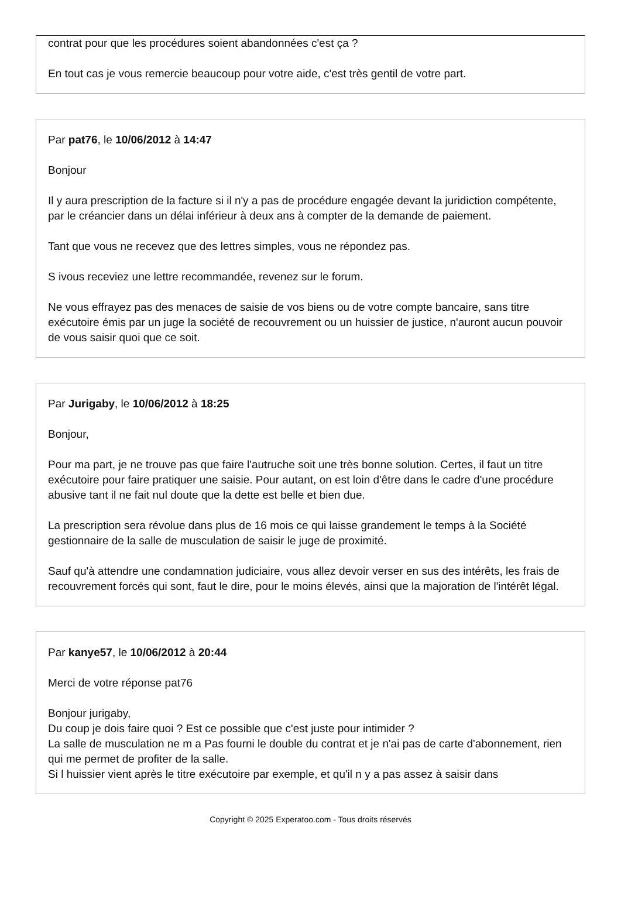contrat pour que les procédures soient abandonnées c'est ça ?
En tout cas je vous remercie beaucoup pour votre aide, c'est très gentil de votre part.
Par pat76, le 10/06/2012 à 14:47
Bonjour
Il y aura prescription de la facture si il n'y a pas de procédure engagée devant la juridiction compétente, par le créancier dans un délai inférieur à deux ans à compter de la demande de paiement.
Tant que vous ne recevez que des lettres simples, vous ne répondez pas.
S ivous receviez une lettre recommandée, revenez sur le forum.
Ne vous effrayez pas des menaces de saisie de vos biens ou de votre compte bancaire, sans titre exécutoire émis par un juge la société de recouvrement ou un huissier de justice, n'auront aucun pouvoir de vous saisir quoi que ce soit.
Par Jurigaby, le 10/06/2012 à 18:25
Bonjour,
Pour ma part, je ne trouve pas que faire l'autruche soit une très bonne solution. Certes, il faut un titre exécutoire pour faire pratiquer une saisie. Pour autant, on est loin d'être dans le cadre d'une procédure abusive tant il ne fait nul doute que la dette est belle et bien due.
La prescription sera révolue dans plus de 16 mois ce qui laisse grandement le temps à la Société gestionnaire de la salle de musculation de saisir le juge de proximité.
Sauf qu'à attendre une condamnation judiciaire, vous allez devoir verser en sus des intérêts, les frais de recouvrement forcés qui sont, faut le dire, pour le moins élevés, ainsi que la majoration de l'intérêt légal.
Par kanye57, le 10/06/2012 à 20:44
Merci de votre réponse pat76
Bonjour jurigaby,
Du coup je dois faire quoi ? Est ce possible que c'est juste pour intimider ?
La salle de musculation ne m a Pas fourni le double du contrat et je n'ai pas de carte d'abonnement, rien qui me permet de profiter de la salle.
Si l huissier vient après le titre exécutoire par exemple, et qu'il n y a pas assez à saisir dans
Copyright © 2025 Experatoo.com - Tous droits réservés